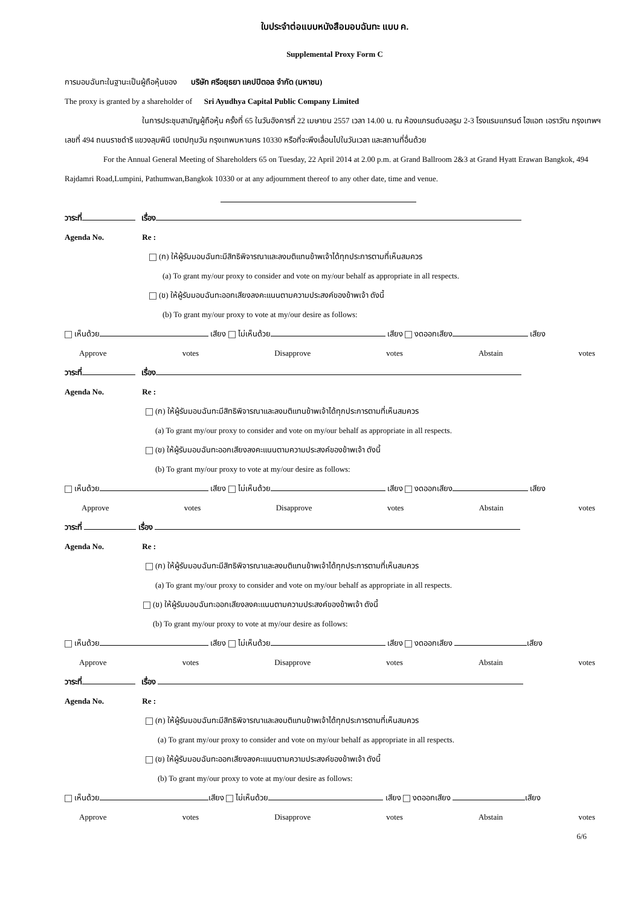ใบประจำต่อแบบหนังสือมอบฉันทะ แบบ ค.
Supplemental Proxy Form C
การมอบฉันทะในฐานะเป็นผู้ถือหุ้นของ บริษัท ศรีอยุธยา แคปปิตอล จำกัด (มหาชน)
The proxy is granted by a shareholder of Sri Ayudhya Capital Public Company Limited
ในการประชุมสามัญผู้ถือหุ้น ครั้งที่ 65 ในวันอังคารที่ 22 เมษายน 2557 เวลา 14.00 น. ณ ห้องแกรนด์บอลรูม 2-3 โรงแรมแกรนด์ ไฮแอท เอราวัณ กรุงเทพฯ เลขที่ 494 ถนนราชดำริ แขวงลุมพินี เขตปทุมวัน กรุงเทพมหานคร 10330 หรือที่จะพึงเลื่อนไปในวันเวลา และสถานที่อื่นด้วย
For the Annual General Meeting of Shareholders 65 on Tuesday, 22 April 2014 at 2.00 p.m. at Grand Ballroom 2&3 at Grand Hyatt Erawan Bangkok, 494 Rajdamri Road,Lumpini, Pathumwan,Bangkok 10330 or at any adjournment thereof to any other date, time and venue.
วาระที่ เรื่อง
Agenda No. Re :
(ก) ให้ผู้รับมอบฉันทะมีสิทธิพิจารณาและลงมติแทนข้าพเจ้าได้ทุกประการตามที่เห็นสมควร
(a) To grant my/our proxy to consider and vote on my/our behalf as appropriate in all respects.
(ข) ให้ผู้รับมอบฉันทะออกเสียงลงคะแนนตามความประสงค์ของข้าพเจ้า ดังนี้
(b) To grant my/our proxy to vote at my/our desire as follows:
เห็นด้วย เสียง ไม่เห็นด้วย เสียง งดออกเสียง เสียง
Approve votes Disapprove votes Abstain votes
วาระที่ เรื่อง
Agenda No. Re :
(ก) ให้ผู้รับมอบฉันทะมีสิทธิพิจารณาและลงมติแทนข้าพเจ้าได้ทุกประการตามที่เห็นสมควร
(a) To grant my/our proxy to consider and vote on my/our behalf as appropriate in all respects.
(ข) ให้ผู้รับมอบฉันทะออกเสียงลงคะแนนตามความประสงค์ของข้าพเจ้า ดังนี้
(b) To grant my/our proxy to vote at my/our desire as follows:
เห็นด้วย เสียง ไม่เห็นด้วย เสียง งดออกเสียง เสียง
Approve votes Disapprove votes Abstain votes
วาระที่ เรื่อง
Agenda No. Re :
(ก) ให้ผู้รับมอบฉันทะมีสิทธิพิจารณาและลงมติแทนข้าพเจ้าได้ทุกประการตามที่เห็นสมควร
(a) To grant my/our proxy to consider and vote on my/our behalf as appropriate in all respects.
(ข) ให้ผู้รับมอบฉันทะออกเสียงลงคะแนนตามความประสงค์ของข้าพเจ้า ดังนี้
(b) To grant my/our proxy to vote at my/our desire as follows:
เห็นด้วย เสียง ไม่เห็นด้วย เสียง งดออกเสียง เสียง
Approve votes Disapprove votes Abstain votes
วาระที่ เรื่อง
Agenda No. Re :
(ก) ให้ผู้รับมอบฉันทะมีสิทธิพิจารณาและลงมติแทนข้าพเจ้าได้ทุกประการตามที่เห็นสมควร
(a) To grant my/our proxy to consider and vote on my/our behalf as appropriate in all respects.
(ข) ให้ผู้รับมอบฉันทะออกเสียงลงคะแนนตามความประสงค์ของข้าพเจ้า ดังนี้
(b) To grant my/our proxy to vote at my/our desire as follows:
เห็นด้วย เสียง ไม่เห็นด้วย เสียง งดออกเสียง เสียง
Approve votes Disapprove votes Abstain votes
6/6